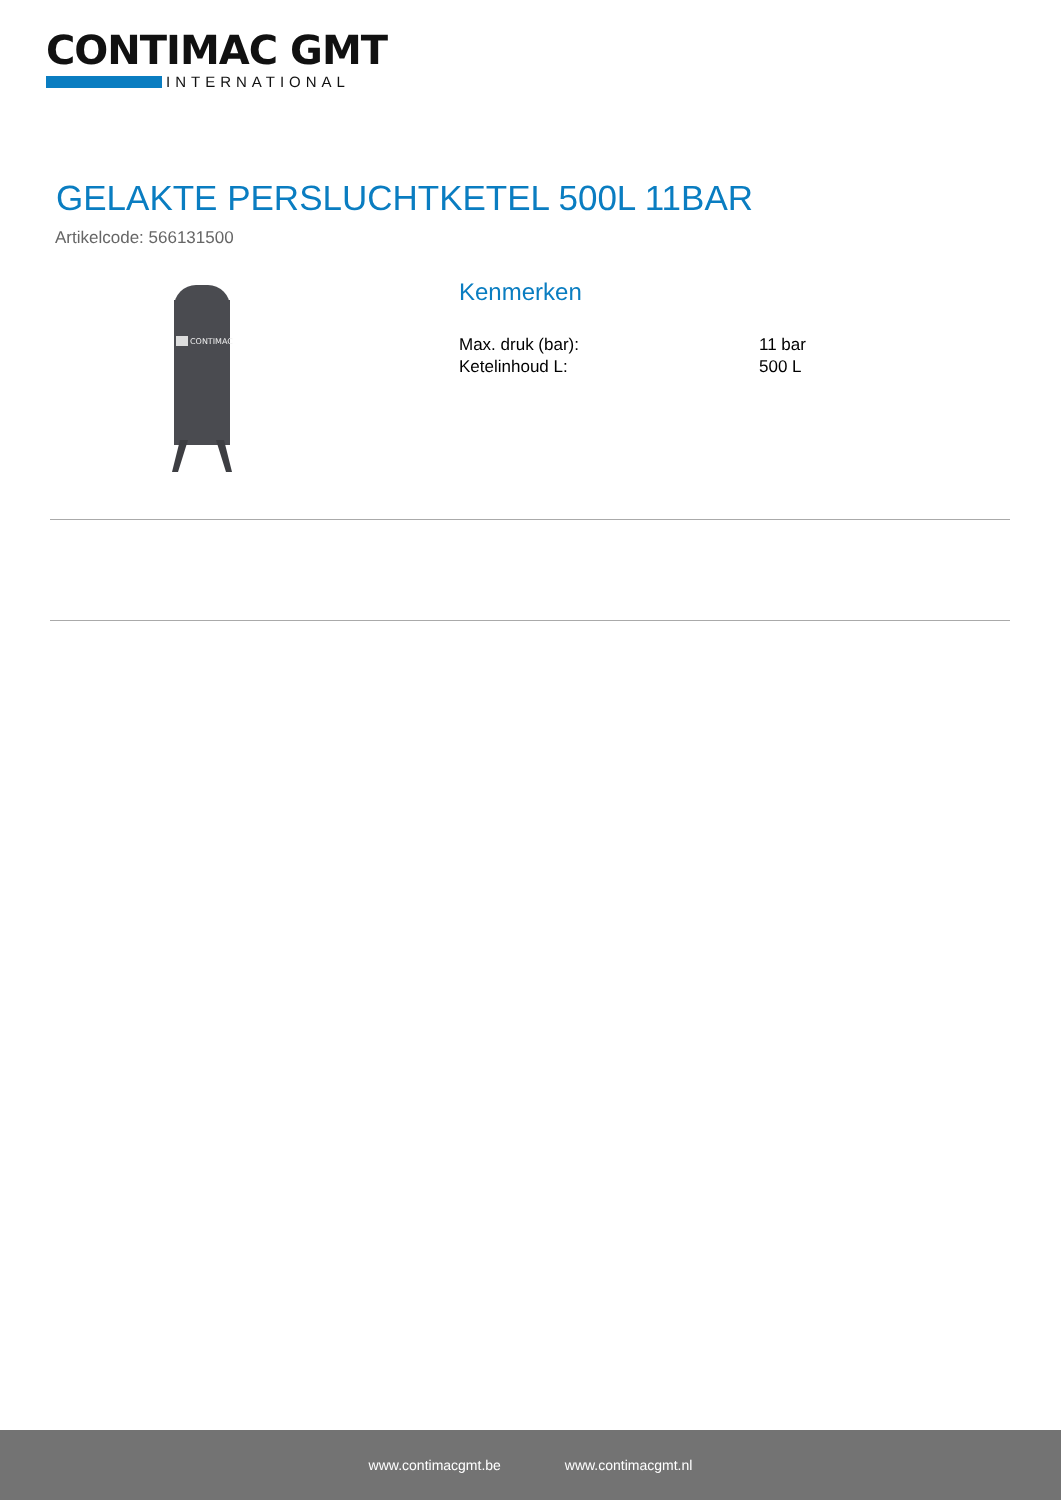CONTIMAC GMT
INTERNATIONAL
GELAKTE PERSLUCHTKETEL 500L 11BAR
Artikelcode: 566131500
CONTIMAC
Kenmerken
| Max. druk (bar): | 11 bar |
| Ketelinhoud L: | 500 L |
www.contimacgmt.be www.contimacgmt.nl